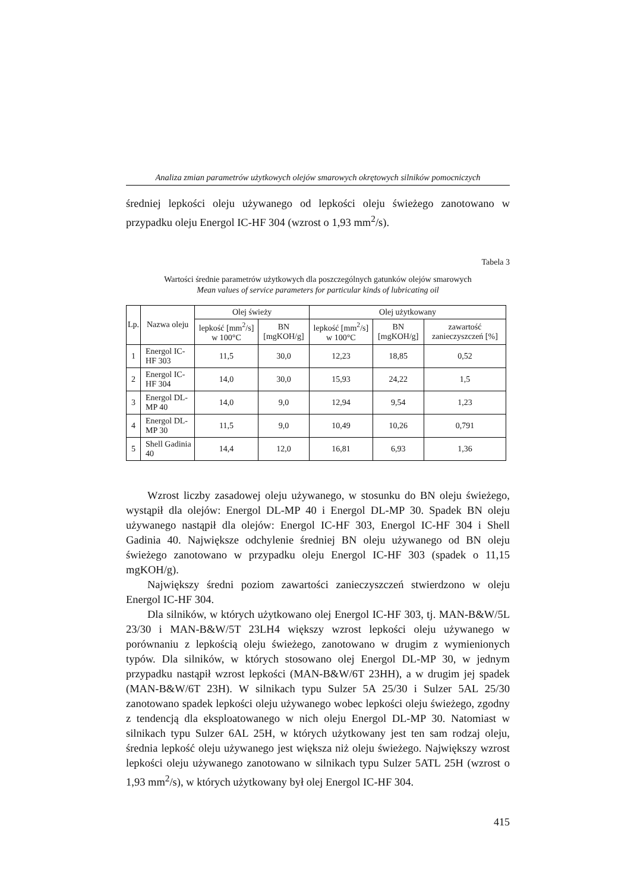Analiza zmian parametrów użytkowych olejów smarowych okrętowych silników pomocniczych
średniej lepkości oleju używanego od lepkości oleju świeżego zanotowano w przypadku oleju Energol IC-HF 304 (wzrost o 1,93 mm<sup>2</sup>/s).
Tabela 3
Wartości średnie parametrów użytkowych dla poszczególnych gatunków olejów smarowych
Mean values of service parameters for particular kinds of lubricating oil
| Lp. | Nazwa oleju | Olej świeży | | Olej użytkowany | | |
| --- | --- | --- | --- | --- | --- | --- |
| | | lepkość [mm<sup>2</sup>/s] w 100°C | BN [mgKOH/g] | lepkość [mm<sup>2</sup>/s] w 100°C | BN [mgKOH/g] | zawartość zanieczyszczeń [%] |
| 1 | Energol IC-HF 303 | 11,5 | 30,0 | 12,23 | 18,85 | 0,52 |
| 2 | Energol IC-HF 304 | 14,0 | 30,0 | 15,93 | 24,22 | 1,5 |
| 3 | Energol DL-MP 40 | 14,0 | 9,0 | 12,94 | 9,54 | 1,23 |
| 4 | Energol DL-MP 30 | 11,5 | 9,0 | 10,49 | 10,26 | 0,791 |
| 5 | Shell Gadinia 40 | 14,4 | 12,0 | 16,81 | 6,93 | 1,36 |
Wzrost liczby zasadowej oleju używanego, w stosunku do BN oleju świeżego, wystąpił dla olejów: Energol DL-MP 40 i Energol DL-MP 30. Spadek BN oleju używanego nastąpił dla olejów: Energol IC-HF 303, Energol IC-HF 304 i Shell Gadinia 40. Największe odchylenie średniej BN oleju używanego od BN oleju świeżego zanotowano w przypadku oleju Energol IC-HF 303 (spadek o 11,15 mgKOH/g).
Największy średni poziom zawartości zanieczyszczeń stwierdzono w oleju Energol IC-HF 304.
Dla silników, w których użytkowano olej Energol IC-HF 303, tj. MAN-B&W/5L 23/30 i MAN-B&W/5T 23LH4 większy wzrost lepkości oleju używanego w porównaniu z lepkością oleju świeżego, zanotowano w drugim z wymienionych typów. Dla silników, w których stosowano olej Energol DL-MP 30, w jednym przypadku nastąpił wzrost lepkości (MAN-B&W/6T 23HH), a w drugim jej spadek (MAN-B&W/6T 23H). W silnikach typu Sulzer 5A 25/30 i Sulzer 5AL 25/30 zanotowano spadek lepkości oleju używanego wobec lepkości oleju świeżego, zgodny z tendencją dla eksploatowanego w nich oleju Energol DL-MP 30. Natomiast w silnikach typu Sulzer 6AL 25H, w których użytkowany jest ten sam rodzaj oleju, średnia lepkość oleju używanego jest większa niż oleju świeżego. Największy wzrost lepkości oleju używanego zanotowano w silnikach typu Sulzer 5ATL 25H (wzrost o 1,93 mm<sup>2</sup>/s), w których użytkowany był olej Energol IC-HF 304.
415